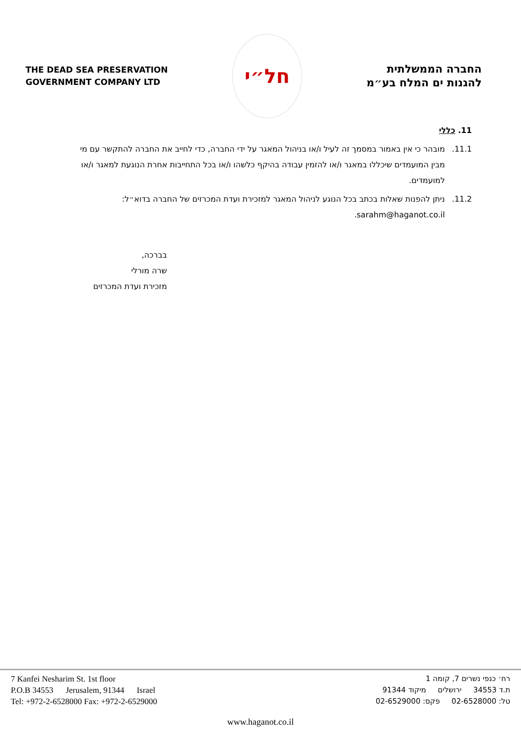THE DEAD SEA PRESERVATION
GOVERNMENT COMPANY LTD
חל״י
החברה הממשלתית
להגנות ים המלח בע״מ
11. כללי
11.1. מובהר כי אין באמור במסמך זה לעיל ו/או בניהול המאגר על ידי החברה, כדי לחייב את החברה להתקשר עם מי מבין המועמדים שיכללו במאגר ו/או להזמין עבודה בהיקף כלשהו ו/או בכל התחייבות אחרת הנוגעת למאגר ו/או למועמדים.
11.2. ניתן להפנות שאלות בכתב בכל הנוגע לניהול המאגר למזכירת ועדת המכרזים של החברה בדוא״ל: sarahm@haganot.co.il.
בברכה,
שרה מורלי
מזכירת ועדת המכרזים
7 Kanfei Nesharim St. 1st floor
P.O.B 34553 Jerusalem, 91344 Israel
Tel: +972-2-6528000 Fax: +972-2-6529000
רח׳ כנפי נשרים 7, קומה 1
ת.ד 34553 ירושלים מיקוד 91344
טל: 02-6528000 פקס: 02-6529000
www.haganot.co.il